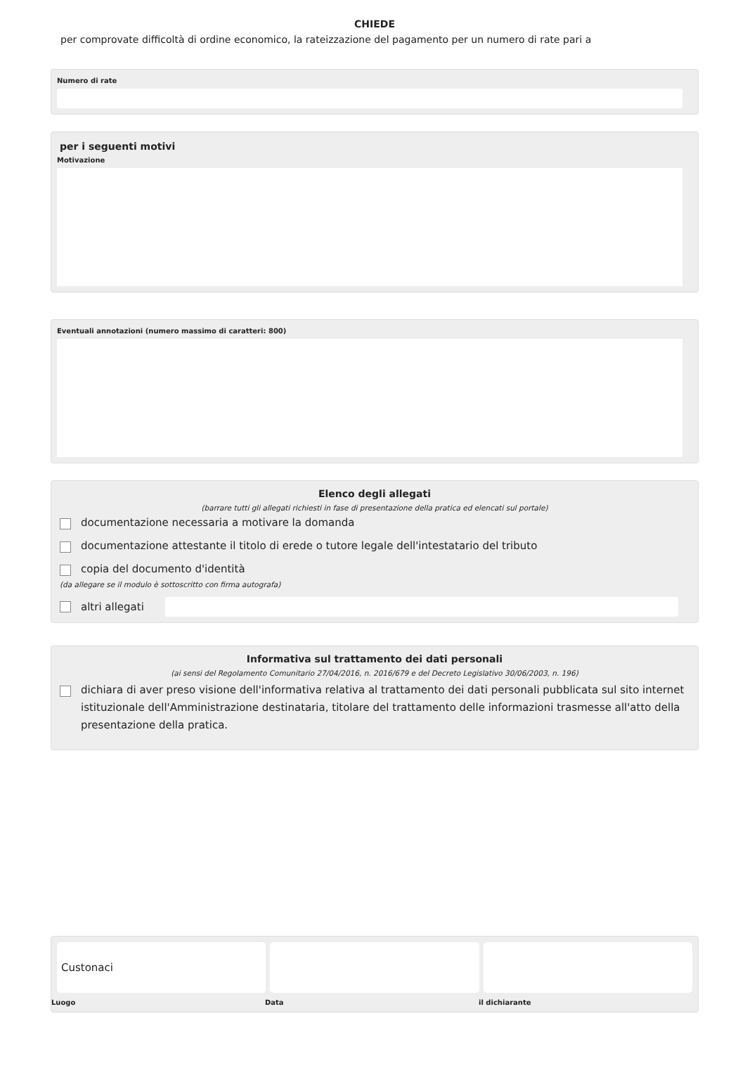CHIEDE
per comprovate difficoltà di ordine economico, la rateizzazione del pagamento per un numero di rate pari a
Numero di rate
per i seguenti motivi
Motivazione
Eventuali annotazioni (numero massimo di caratteri: 800)
Elenco degli allegati
(barrare tutti gli allegati richiesti in fase di presentazione della pratica ed elencati sul portale)
documentazione necessaria a motivare la domanda
documentazione attestante il titolo di erede o tutore legale dell'intestatario del tributo
copia del documento d'identità
(da allegare se il modulo è sottoscritto con firma autografa)
altri allegati
Informativa sul trattamento dei dati personali
(ai sensi del Regolamento Comunitario 27/04/2016, n. 2016/679 e del Decreto Legislativo 30/06/2003, n. 196)
dichiara di aver preso visione dell'informativa relativa al trattamento dei dati personali pubblicata sul sito internet istituzionale dell'Amministrazione destinataria, titolare del trattamento delle informazioni trasmesse all'atto della presentazione della pratica.
Custonaci
Luogo Data il dichiarante